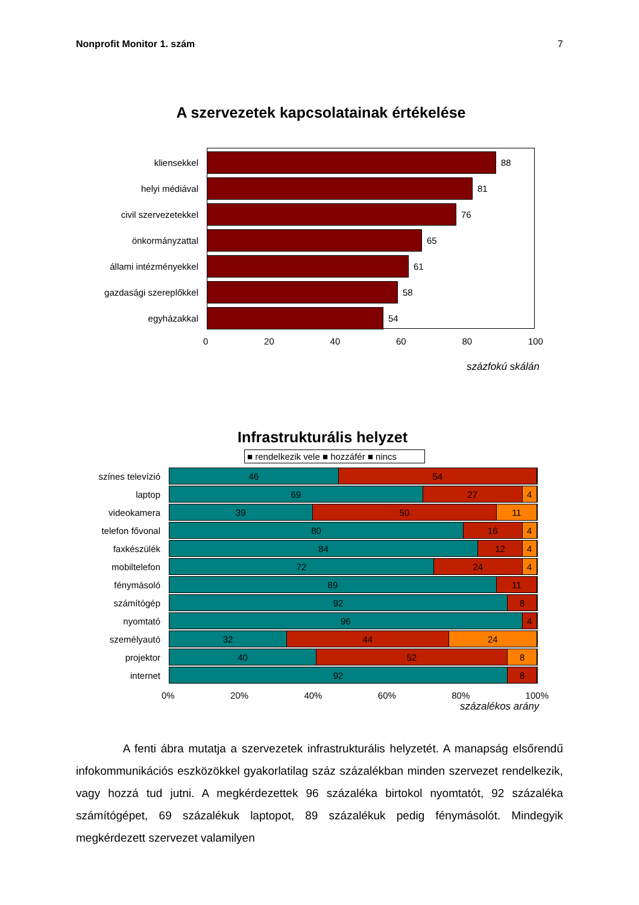Nonprofit Monitor 1. szám 7
A szervezetek kapcsolatainak értékelése
kliensekkel 88
helyi médiával 81
civil szervezetekkel 76
önkormányzattal 65
állami intézményekkel 61
gazdasági szereplőkkel 58
egyházakkal 54
0 20 40 60 80 100
százfokú skálán
Infrastrukturális helyzet
■ rendelkezik vele ■ hozzáfér ■ nincs
színes televízió
46 54
laptop
69 27 4
videokamera
39 50 11
telefon fővonal
80 16 4
faxkészülék
84 12 4
mobiltelefon
72 24 4
fénymásoló
89 11
számítógép
92 8
nyomtató
96 4
személyautó
32 44 24
projektor
40 52 8
internet
92 8
0% 20% 40% 60% 80% 100%
százalékos arány
A fenti ábra mutatja a szervezetek infrastrukturális helyzetét. A manapság elsőrendű infokommunikációs eszközökkel gyakorlatilag száz százalékban minden szervezet rendelkezik, vagy hozzá tud jutni. A megkérdezettek 96 százaléka birtokol nyomtatót, 92 százaléka számítógépet, 69 százalékuk laptopot, 89 százalékuk pedig fénymásolót. Mindegyik megkérdezett szervezet valamilyen